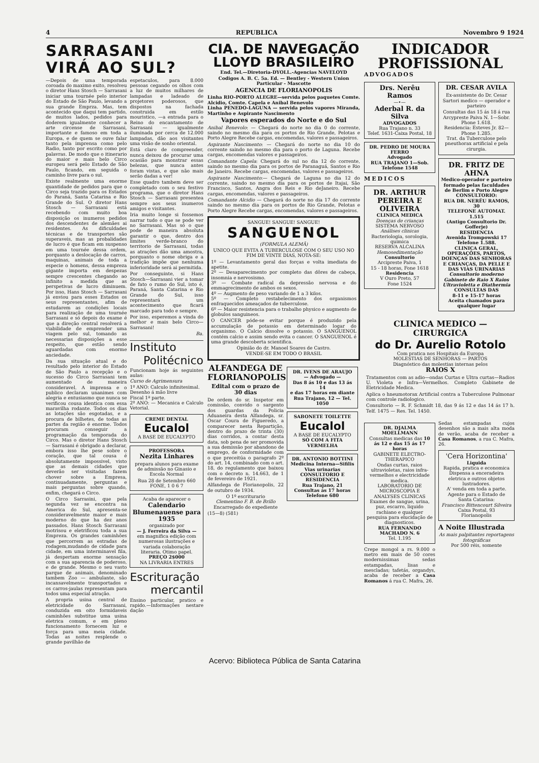4 REPUBLICA Novembro 9 1924
SARRASANI VIRÁ AO SUL?
—Depois de uma temporada coroada do maximo exito, resolveu o diretor Hans Stosch — Sarrasani iniciar uma tournée pelo interior do Estado de São Paulo, levando a sua grande Emprza. Mas, tem acontecido que daqui tem partido, de muitos lados, pedidos para doderem igualmente conhecer a arte circense de Sarrasani, importante e famoso em toda a Europa, e de quem se ouve falar tanto pela imprensa como pelo Radio, tanto por escrito como por palavras. De modo que o itinerario do maior e mais belo Circo europeu será pelo Estado de São Paulo, ficando, em seguida o caminho livre para o sul.
Existe realmente uma enorme quantidade de pedidos para que o Circo seja trazido para os Estados do Paraná, Santa Catarina e Rio Grande do Sul. O diretor Hans Stosch — Sarrasani está recebendo com muito boa disposição os inumeros pedidos dos descendentes de alemães ai residentes. As dificuldades técnicas e de transportes são superaveis, mas as probalidades de lucro é que ficam em suspenso em uma tournée dessa ordem, porquanto a deslocação de carros, maquinas, animais de toda a especie o homens, dessa empreza gigante importa em despezas sempre crescentes chegando ao infinito a medida que as perspetivas de lucro diminuem. Por isso, Hans Stosch — Sarrasani já enviou para esses Estados os seus representantes, afim de estudarem as condições locais para realização de uma tournée Sarrasani e só depois do exame é que a direção central resolverá a viabilidade de emprender uma viagem pelo sul, tomando as necessarias disposições a esse respeito, que estão sendo aguardadas com enorme anciedade.
Da sua situação atual e do resultado pelo interior do Estado de São Paulo a recepção e o sucesso do Circo Sarrasani tem aumentado de maneira consideravel. A imprensa e o publico declaram unanimes com alegria e entusiasmo que nunca se verificou cousa identica com essa maravilha rodante. Todos os dias as lotações são esgotadas, e a procura de bilhetes, de todas as partes da região é enorme. Todos procuram conseguir a programação da temporada do Circo. Mas o diretor Hans Stosch — Sarrasani é obrigado a declarar, embora isso lhe pese sobre o coração, que tal cousa é absolutamente impossivel, visto que as demais cidades que deverão ser visitadas fazem chover sobre a Empresa, continuadamente, perguntas e mais perguntas sobre quando, enfim, chegará o Circo.
O Circo Sarrasini, que pela segunda vez se encontra na America do Sul, apresenta-se consideravelmente maior e mais moderno do que ha dez anos passados. Hans Stosch Sarrasani motrisou e eletrificou toda a sua Empreza. Os grandes caminhões que percorrem as estradas de rodagem,mudando de cidade para cidade, em uma interminavel fila, já despertam enorme sensação com a sua aparencia de poderoso, e de grande. Mesmo o seu vasto parque de animais, denominado tambem Zoo — ambulante, são incansavelmente transportados e os carros-jaulas representam para todos uma especial atração.
A propria usina central de eletricidade do Sarrasani, conduzida em oito formidaveis caminhões substitue uma usina eletrica comum, e em pleno funcionamento fornecem luz e força para uma meia cidade. Todas as noites resplende o grande pavilhão de
espetaculos, para 8.000 pessoas cegando os olhos com a luz de muitos milhares de lampadas e ladeado de projetores poderosos, que dispostos na fachada construida em estilo mouristico, —a entrada para o Reino do encantamento de Sarrasani — igualmente iluminada por cerca de 12.000 lampadas, dão aos visitantes uma visão de sonho oriental.
Está claro de compreender, nunca deixou de procurar uma ocasião para monstrar essas belezas, que nunca antes foram vistas, e que não mais serão dadas a ver!
Esse quadro tambem deve ser completado com o seu festivo programa, que o diretor Hans Stosch — Sarrasani presentea sempre aos seus inumeros amigos e visitantes.
Iria muito longe si fossemos narrar tudo o que se pode ver no Sarrasani. Mas só o que pode de maneira absoluta garantir o que, dentro dos limites verde-branco do territorio de Sarrasani, todas as atrações dão uma amostra, porquanto o nome obriga e a tradição impõe que nenhuma inferioridade será ai permitida.
Por conseguinte, si Hans Stosch—Sarrasani vier a tomar de fato o rumo do Sul, isto é, Paraná, Santa Catarina e Rio Grande do Sul, isso representará um acontecimento que ficará marcado para todo e sempre.
Por isso, esperemos a vinda do melhor e mais belo Circo—Sarrasani!
Ba.
Instituto
Politécnico
Funcionam hoje ás seguintes aulas:
Curso de Agrimensura
1º ANO: Calculo infinitesimal.
Desenho á mão livre
Fiscal 1ª parte.
2º ANO: — Mecanica e Calculo Vetorial.
CREME DENTAL
Eucalol
A BASE DE EUCALYPTO
PROFESSORA
Nezita Linhares
prepara alunos para exame de admissão no Ginasio e Escola Normal
Rua 28 de Setembro 660
FONE, 1 0 6 7
Acaba de aparecer o
Calendario Blumenauense para 1935
organizado por
— J. Ferreira da Silva —
em magnifica edição com numerosas ilustrações e variada colaboração literaria. Otimo papel.
PREÇO 2$000
NA LIVRARIA ENTRES
Escrituração
mercantil
Ensino particular, pratico e rapido.—Informações nestare dação
CIA. DE NAVEGAÇÃO LLOYD BRASILEIRO
End. Tel.—Diretoria-DYOLL.-Agencias NAVELOYD
Codigos A. B. C. 5a. Ed. — Bentley - Western Union Particular - Mascotte
AGENCIA DE FLORIANOPOLIS
Linha RIO-PORTO ALEGRE—servida pelos paquetes Comte. Alcidio, Comte. Capela e Anibal Benevolo
Linha PENEDO-LAGUNA — servida pelos vapores Miranda, Martinho e Aspirante Nascimento
Vapores esperados do Norte e do Sul
Anibal Benevolo: — Chegará do norte no dia 0 do corrente, saindo no mesmo dia para os portos de Rio Grande, Pelotas e Porto Alegre Recebe cargas, encomendas, valores e passageiros.
Aspirante Nascimento: — Chegará do norte no dia 10 do corrente saindo no mesmo dia para o porto de Laguna. Recebe cargas, encomendas valores e passageiros.
Comandante Capela: Chegará do sul no dia 12 do corrente, saindo no mesmo dia para os portos de Paranaguá, Santos e Rio de Janeiro. Recebe cargas, encomendas, valores e passageiros.
Aspirante Nascimento:— Chegará de Laguna no dia 12 do corrente, saindo no mesmo dia para os portos de Itajai, São Francisco, Santos, Angra dos Reis e Rio deJaneiro. Recebe cargas, encomendas, valores e passageiros.
Comandante Alcidio — Chegará do norte no dia 17 do corrente saindo no mesmo dia para os portos de Rio Grande, Pelotas e Porto Alegre Recebe cargas, encomendas, valores e passageiros.
SANGUE! SANGUE! SANGUE!
SANGUENOL
(FORMULA ALEMÃ)
UNICO QUE EVITA A TUBERCULOSE COM O SEU USO NO FIM DE VINTE DIAS, NOTA-SE:
1º — Levantamento geral das forças e volta imediata do apetite.
2º — Desaparecimento por completo das dôres de cabeça, insomnia e nervosismo.
3º — Combate radical da depressão nervosa e do emmagrecimento de ambos os sexos.
4º — Augmento de peso variando de 1 a 3 kilos.
5º — Completo restabelecimento dos organismos enfraquecidos ameaçados de tuberculose.
6º — Maior resistencia para o trabalho physico e augmento de globulos sanguineos.
O CANCER póde-se evitar porque é produzido pela accumulação de potassio em determinado logar do organismo. O Calcio dissolve o potassio. O SANGUENOL contém calcio e assim sendo evita o cancer. O SANGUENOL é uma grande descoberta scientifica.
Opinião do dr. Manoel Soares de Castro.
VENDE-SE EM TODO O BRASIL
ALFANDEGA DE FLORIANOPOLIS
Edital com o prazo de 30 dias
De ordem do sr. Inspetor em comissão, convido o sargento dos guardas da Policia Aduaneira desta Alfandega, sr. Oscar Coura de Figueredo, a comparecer nesta Repartição, dentro do prazo de trinta (30) dias corridos, a contar desta data, sob pena de ser promovida a sua demissão por abandono de emprego, de conformidade com o que preceitúa o paragrafo 2º do art. 14, combinado com o art. 18, do regulamento que baixou com o decreto n. 14.663, de 1 de fevereiro de 1921.
Alfandega de Florianopolis, 22 de outubro de 1934.
O 1º escriturario
Clementino F. B. de Brillo
Encarregado do expediente
(15—8) (581)
DR. IVENS DE ARAUJO
— Advogado —
Das 8 ás 10 e das 13 ás 14
e das 17 horas em diante
Rua Trajano, 12 — Tel. 1050
SABONETE TOILETTE
Eucalol
A BASE DE EUCALYPTO
SÓ COM A FITA VERMELHA
DR. ANTONIO BOTTINI
Medicina Interna—Sifilis Vias urinarias
CONSULTORIO E RESIDENCIA
Rua Trajano, 21
Consultas ás 17 horas
Telefone 680
INDICADOR PROFISSIONAL
ADVOGADOS
Drs. Nerêu Ramos
—•—
Aderbal R. da Silva
ADVOGADOS
Rua Trajano n. 33
Telef. 1631-Caixa Postal, 18
DR. PEDRO DE MOURA FERRO
Advogado
RUA TRAJANO 1—Sob.
Telefone 1548
MEDICOS
DR. ARTHUR PEREIRA E OLIVEIRA
CLINICA MEDICA
Doenças de crianças
SISTEMA NERVOSO
Análises clinicas
Bacteriologia, sorologia, quimica
RESERVA ALCALINA
Hemosedimentação
Consultorio
Arcipreste Paiva, 1
15 - 18 horas, Fone 1618
Residencia
V Ouro Preto, 57
Fone 1524
DR. CESAR AVILA
Ex-assistente do Dr. Cesar Sartori medico — operador e parteiro
Consultas das 15 ás 18 á rua Arcypreste Paiva N. 1—Sobr. Phone 1.618.
Residencia: Esteves Jr. 82—Phone 1.285.
Trat. da Tuberculose pelo pneuthorax artificial e pela cirurgia.
DR. FRITZ DE AHNA
Medico-operador e parteiro
formado pelas faculdades de Berlim e Porto Alegre
CONSULTORIO:
RUA DR. NERÊU RAMOS, 30
TELEFONE AUTOMAT. 1.515
(Antigo Consultorio Dr. Gofferje)
RESIDENCIA
Avenida Trompowski 17
Telefone 1.588.
CLINICA GERAL, OPERAÇÕES, PARTOS, DOENÇAS DAS SENHORAS E CRIANÇAS, DA PELLE E DAS VIAS URINARIAS
Consultorio moderno Gabinete de Raio X Raios Ultravioletta e Diathermia
CONSULTAS DAS
8-11 e 15-17 horas
Aceita chamados para qualquer lugar
CLINICA MEDICO — CIRURGICA
do Dr. Aurelio Rotolo
Com pratica nos Hospitais da Europa
MOLESTIAS DE SENHORAS — PARTOS
Diagnóstico das molestias internas pelos
RAIOS X
Tratamentos com as adio—ondas Curtas e Ultra curtas—Radios U. Violeta e Infra—Vermelhos. Completo Gabinete de Eletricidade Medica.
Aplica o hneumotorax Artificial contra a Tuberculose Pulmonar com controle radiologico.
Consultorio — R. F. Schmidt 18, das 9 ás 12 e das 14 ás 17 h. Telf. 1475 — Res. Tel. 1450.
DR. DJALMA MOELLMANN
Consultas medicas das 10 ás 12 e das 15 ás 17 horas
GABINETE ELECTRO-THERAPICO
Ondas curtas, raios ultravioletas, raios infra-vermelhos e electricidade medica.
LABORATORIO DE MICROSCOPIA E ANALYSES CLINICAS
Exames de sangue, urina, puz, escarro, liquido rachiano e qualquer pesquisa para elucidação de diagnosticos.
RUA FERNANDO MACHADO N. 6
Tel. 1.195
Crepe mongol a rs. 9.000 o metro em mais de 50 cores modernissimas sedas estampadas, lisas e mescladas; tafetás, organdys, acaba de receber a Casa Romanos á rua C. Mafra, 26.
Sedas estampadas cujos desenhos são a mais alta moda de verão, acaba de receber a Casa Romanos, a rua C. Mafra, 26.
'Cera Horizontina'
Liquida
Rapida, pratica e economica
Dispensa a enceradeira eletrica e outros objetos lustradores.
A' venda em toda a parte.
Agente para o Estado de Santa Catarina:
Francisco Bittencourt Silveira
Caixa Postal, 93
Florianopolis
A Noite Illustrada
As mais palpitantes reportagens fotográficas
Por 500 réis, somente
Acervo: Biblioteca Pública de Santa Catarina